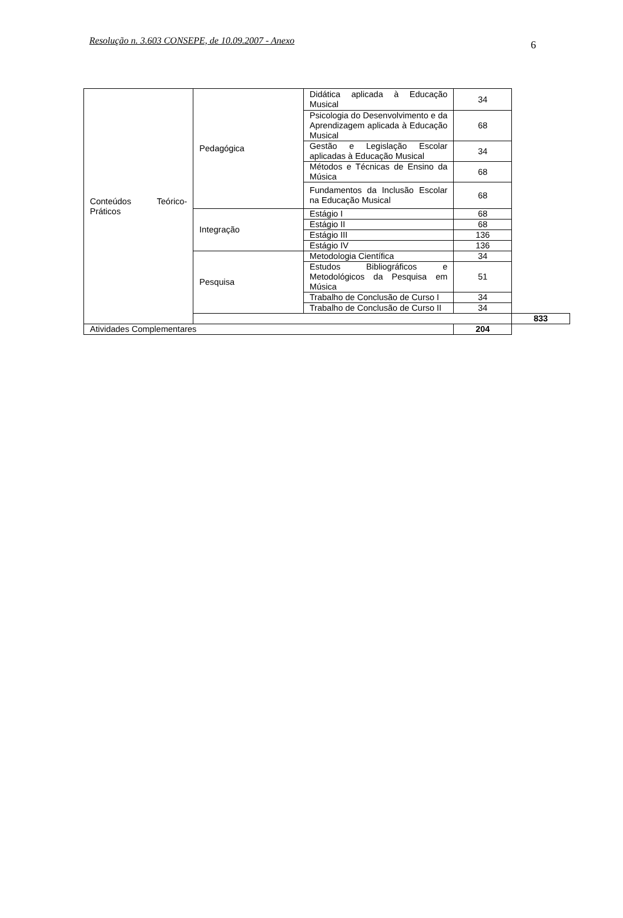Resolução n. 3.603 CONSEPE, de 10.09.2007 - Anexo 6
| Conteúdos Teórico-Práticos | Pedagógica | Didática aplicada à Educação Musical | 34 | |
| | | Psicologia do Desenvolvimento e da Aprendizagem aplicada à Educação Musical | 68 | |
| | | Gestão e Legislação Escolar aplicadas à Educação Musical | 34 | |
| | | Métodos e Técnicas de Ensino da Música | 68 | |
| | | Fundamentos da Inclusão Escolar na Educação Musical | 68 | |
| | Integração | Estágio I | 68 | |
| | | Estágio II | 68 | |
| | | Estágio III | 136 | |
| | | Estágio IV | 136 | |
| | Pesquisa | Metodologia Científica | 34 | |
| | | Estudos Bibliográficos e Metodológicos da Pesquisa em Música | 51 | |
| | | Trabalho de Conclusão de Curso I | 34 | |
| | | Trabalho de Conclusão de Curso II | 34 | |
| | | | | 833 |
| Atividades Complementares | | | 204 | |